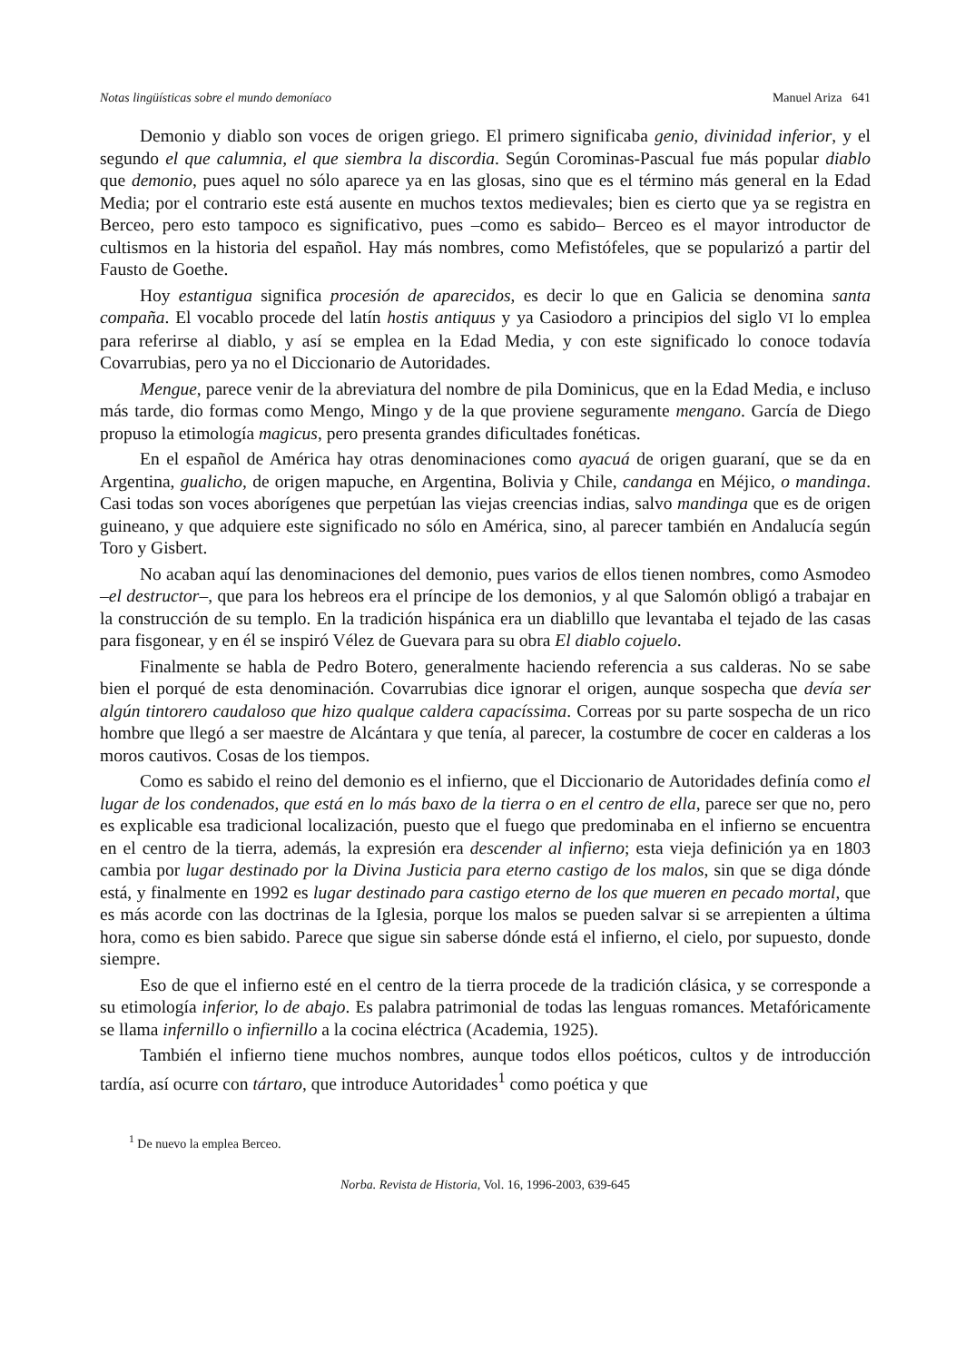Notas lingüísticas sobre el mundo demoníaco Manuel Ariza 641
Demonio y diablo son voces de origen griego. El primero significaba genio, divinidad inferior, y el segundo el que calumnia, el que siembra la discordia. Según Corominas-Pascual fue más popular diablo que demonio, pues aquel no sólo aparece ya en las glosas, sino que es el término más general en la Edad Media; por el contrario este está ausente en muchos textos medievales; bien es cierto que ya se registra en Berceo, pero esto tampoco es significativo, pues –como es sabido– Berceo es el mayor introductor de cultismos en la historia del español. Hay más nombres, como Mefistófeles, que se popularizó a partir del Fausto de Goethe.
Hoy estantigua significa procesión de aparecidos, es decir lo que en Galicia se denomina santa compaña. El vocablo procede del latín hostis antiquus y ya Casiodoro a principios del siglo VI lo emplea para referirse al diablo, y así se emplea en la Edad Media, y con este significado lo conoce todavía Covarrubias, pero ya no el Diccionario de Autoridades.
Mengue, parece venir de la abreviatura del nombre de pila Dominicus, que en la Edad Media, e incluso más tarde, dio formas como Mengo, Mingo y de la que proviene seguramente mengano. García de Diego propuso la etimología magicus, pero presenta grandes dificultades fonéticas.
En el español de América hay otras denominaciones como ayacuá de origen guaraní, que se da en Argentina, gualicho, de origen mapuche, en Argentina, Bolivia y Chile, candanga en Méjico, o mandinga. Casi todas son voces aborígenes que perpetúan las viejas creencias indias, salvo mandinga que es de origen guineano, y que adquiere este significado no sólo en América, sino, al parecer también en Andalucía según Toro y Gisbert.
No acaban aquí las denominaciones del demonio, pues varios de ellos tienen nombres, como Asmodeo –el destructor–, que para los hebreos era el príncipe de los demonios, y al que Salomón obligó a trabajar en la construcción de su templo. En la tradición hispánica era un diablillo que levantaba el tejado de las casas para fisgonear, y en él se inspiró Vélez de Guevara para su obra El diablo cojuelo.
Finalmente se habla de Pedro Botero, generalmente haciendo referencia a sus calderas. No se sabe bien el porqué de esta denominación. Covarrubias dice ignorar el origen, aunque sospecha que devía ser algún tintorero caudaloso que hizo qualque caldera capacíssima. Correas por su parte sospecha de un rico hombre que llegó a ser maestre de Alcántara y que tenía, al parecer, la costumbre de cocer en calderas a los moros cautivos. Cosas de los tiempos.
Como es sabido el reino del demonio es el infierno, que el Diccionario de Autoridades definía como el lugar de los condenados, que está en lo más baxo de la tierra o en el centro de ella, parece ser que no, pero es explicable esa tradicional localización, puesto que el fuego que predominaba en el infierno se encuentra en el centro de la tierra, además, la expresión era descender al infierno; esta vieja definición ya en 1803 cambia por lugar destinado por la Divina Justicia para eterno castigo de los malos, sin que se diga dónde está, y finalmente en 1992 es lugar destinado para castigo eterno de los que mueren en pecado mortal, que es más acorde con las doctrinas de la Iglesia, porque los malos se pueden salvar si se arrepienten a última hora, como es bien sabido. Parece que sigue sin saberse dónde está el infierno, el cielo, por supuesto, donde siempre.
Eso de que el infierno esté en el centro de la tierra procede de la tradición clásica, y se corresponde a su etimología inferior, lo de abajo. Es palabra patrimonial de todas las lenguas romances. Metafóricamente se llama infernillo o infiernillo a la cocina eléctrica (Academia, 1925).
También el infierno tiene muchos nombres, aunque todos ellos poéticos, cultos y de introducción tardía, así ocurre con tártaro, que introduce Autoridades<sup>1</sup> como poética y que
<sup>1</sup> De nuevo la emplea Berceo.
Norba. Revista de Historia, Vol. 16, 1996-2003, 639-645